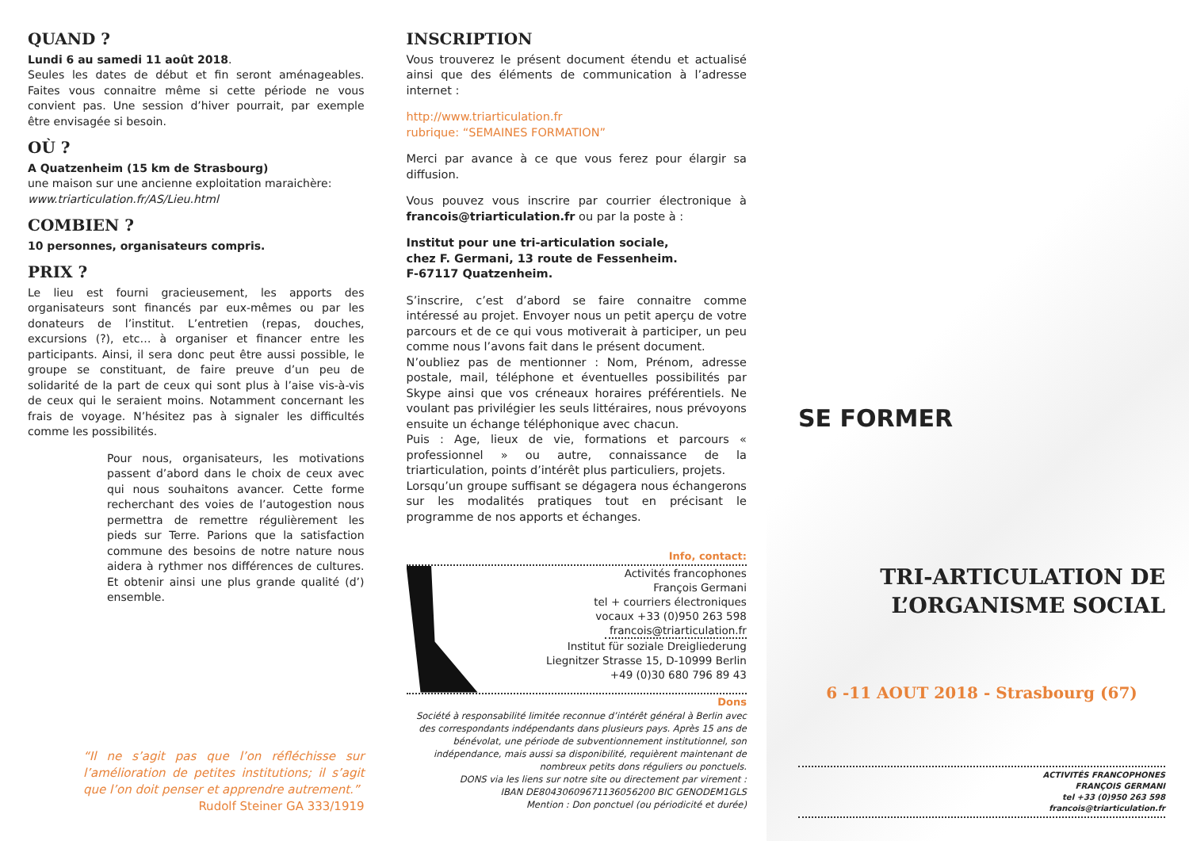QUAND ?
Lundi 6 au samedi 11 août 2018.
Seules les dates de début et fin seront aménageables. Faites vous connaitre même si cette période ne vous convient pas. Une session d’hiver pourrait, par exemple être envisagée si besoin.
OÙ ?
A Quatzenheim (15 km de Strasbourg)
une maison sur une ancienne exploitation maraichère:
www.triarticulation.fr/AS/Lieu.html
COMBIEN ?
10 personnes, organisateurs compris.
PRIX ?
Le lieu est fourni gracieusement, les apports des organisateurs sont financés par eux-mêmes ou par les donateurs de l’institut. L’entretien (repas, douches, excursions (?), etc… à organiser et financer entre les participants. Ainsi, il sera donc peut être aussi possible, le groupe se constituant, de faire preuve d’un peu de solidarité de la part de ceux qui sont plus à l’aise vis-à-vis de ceux qui le seraient moins. Notamment concernant les frais de voyage. N’hésitez pas à signaler les difficultés comme les possibilités.
Pour nous, organisateurs, les motivations passent d’abord dans le choix de ceux avec qui nous souhaitons avancer. Cette forme recherchant des voies de l’autogestion nous permettra de remettre régulièrement les pieds sur Terre. Parions que la satisfaction commune des besoins de notre nature nous aidera à rythmer nos différences de cultures. Et obtenir ainsi une plus grande qualité (d’) ensemble.
“Il ne s’agit pas que l’on réfléchisse sur l’amélioration de petites institutions; il s’agit que l’on doit penser et apprendre autrement.”
Rudolf Steiner GA 333/1919
INSCRIPTION
Vous trouverez le présent document étendu et actualisé ainsi que des éléments de communication à l’adresse internet :
http://www.triarticulation.fr
rubrique: “SEMAINES FORMATION”
Merci par avance à ce que vous ferez pour élargir sa diffusion.
Vous pouvez vous inscrire par courrier électronique à francois@triarticulation.fr ou par la poste à :
Institut pour une tri-articulation sociale,
chez F. Germani, 13 route de Fessenheim.
F-67117 Quatzenheim.
S’inscrire, c’est d’abord se faire connaitre comme intéressé au projet. Envoyer nous un petit aperçu de votre parcours et de ce qui vous motiverait à participer, un peu comme nous l’avons fait dans le présent document.
N’oubliez pas de mentionner : Nom, Prénom, adresse postale, mail, téléphone et éventuelles possibilités par Skype ainsi que vos créneaux horaires préférentiels. Ne voulant pas privilégier les seuls littéraires, nous prévoyons ensuite un échange téléphonique avec chacun.
Puis : Age, lieux de vie, formations et parcours « professionnel » ou autre, connaissance de la triarticulation, points d’intérêt plus particuliers, projets.
Lorsqu’un groupe suffisant se dégagera nous échangerons sur les modalités pratiques tout en précisant le programme de nos apports et échanges.
Info, contact:
Activités francophones
François Germani
tel + courriers électroniques
vocaux +33 (0)950 263 598
francois@triarticulation.fr
Institut für soziale Dreigliederung
Liegnitzer Strasse 15, D-10999 Berlin
+49 (0)30 680 796 89 43
Dons
Société à responsabilité limitée reconnue d’intérêt général à Berlin avec des correspondants indépendants dans plusieurs pays. Après 15 ans de bénévolat, une période de subventionnement institutionnel, son indépendance, mais aussi sa disponibilité, requièrent maintenant de nombreux petits dons réguliers ou ponctuels.
DONS via les liens sur notre site ou directement par virement :
IBAN DE80430609671136056200 BIC GENODEM1GLS
Mention : Don ponctuel (ou périodicité et durée)
SE FORMER
TRI-ARTICULATION DE
L’ORGANISME SOCIAL
6 -11 AOUT 2018 - Strasbourg (67)
ACTIVITÉS FRANCOPHONES
FRANÇOIS GERMANI
tel +33 (0)950 263 598
francois@triarticulation.fr